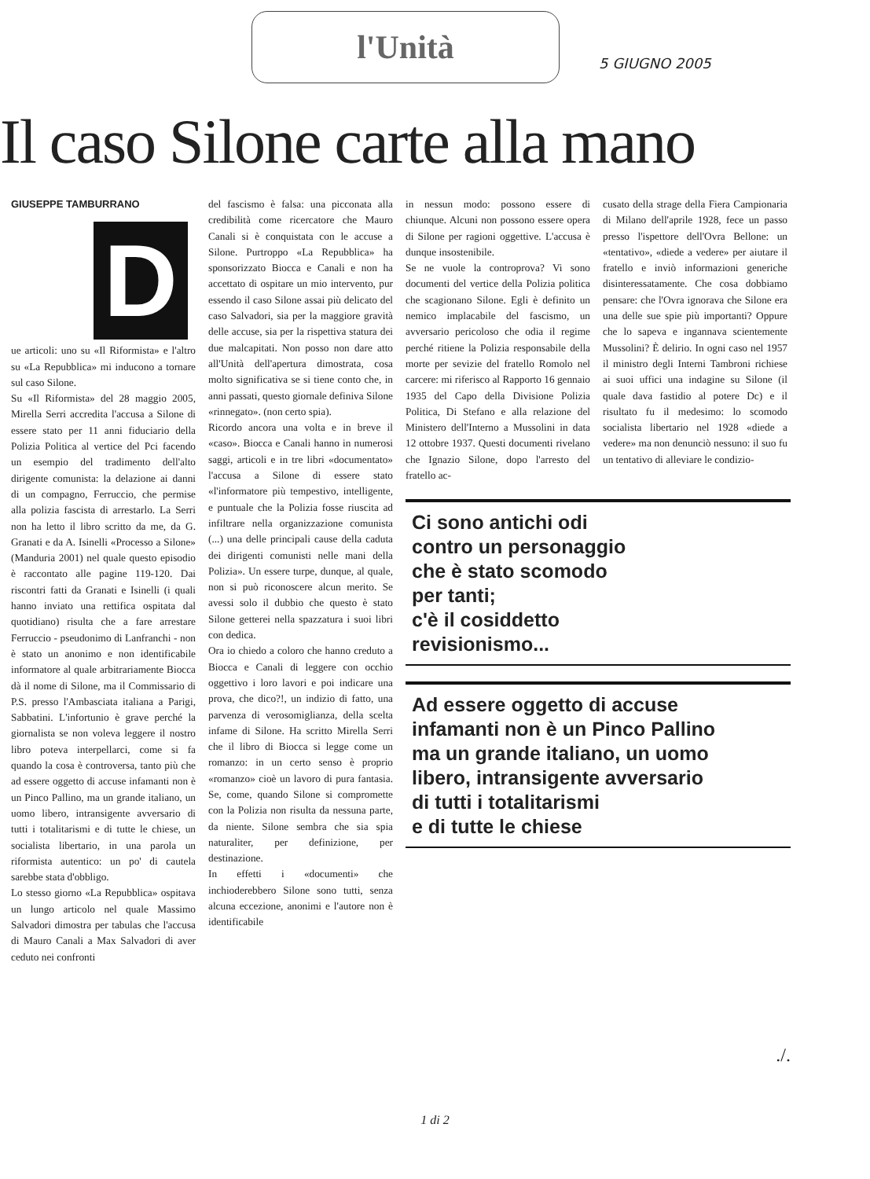l'Unità
5 GIUGNO 2005
Il caso Silone carte alla mano
GIUSEPPE TAMBURRANO
D
ue articoli: uno su «Il Riformista» e l'altro su «La Repubblica» mi inducono a tornare sul caso Silone.
Su «Il Riformista» del 28 maggio 2005, Mirella Serri accredita l'accusa a Silone di essere stato per 11 anni fiduciario della Polizia Politica al vertice del Pci facendo un esempio del tradimento dell'alto dirigente comunista: la delazione ai danni di un compagno, Ferruccio, che permise alla polizia fascista di arrestarlo. La Serri non ha letto il libro scritto da me, da G. Granati e da A. Isinelli «Processo a Silone» (Manduria 2001) nel quale questo episodio è raccontato alle pagine 119-120. Dai riscontri fatti da Granati e Isinelli (i quali hanno inviato una rettifica ospitata dal quotidiano) risulta che a fare arrestare Ferruccio - pseudonimo di Lanfranchi - non è stato un anonimo e non identificabile informatore al quale arbitrariamente Biocca dà il nome di Silone, ma il Commissario di P.S. presso l'Ambasciata italiana a Parigi, Sabbatini. L'infortunio è grave perché la giornalista se non voleva leggere il nostro libro poteva interpellarci, come si fa quando la cosa è controversa, tanto più che ad essere oggetto di accuse infamanti non è un Pinco Pallino, ma un grande italiano, un uomo libero, intransigente avversario di tutti i totalitarismi e di tutte le chiese, un socialista libertario, in una parola un riformista autentico: un po' di cautela sarebbe stata d'obbligo.
Lo stesso giorno «La Repubblica» ospitava un lungo articolo nel quale Massimo Salvadori dimostra per tabulas che l'accusa di Mauro Canali a Max Salvadori di aver ceduto nei confronti
del fascismo è falsa: una picconata alla credibilità come ricercatore che Mauro Canali si è conquistata con le accuse a Silone. Purtroppo «La Repubblica» ha sponsorizzato Biocca e Canali e non ha accettato di ospitare un mio intervento, pur essendo il caso Silone assai più delicato del caso Salvadori, sia per la maggiore gravità delle accuse, sia per la rispettiva statura dei due malcapitati. Non posso non dare atto all'Unità dell'apertura dimostrata, cosa molto significativa se si tiene conto che, in anni passati, questo giornale definiva Silone «rinnegato». (non certo spia).
Ricordo ancora una volta e in breve il «caso». Biocca e Canali hanno in numerosi saggi, articoli e in tre libri «documentato» l'accusa a Silone di essere stato «l'informatore più tempestivo, intelligente, e puntuale che la Polizia fosse riuscita ad infiltrare nella organizzazione comunista (...) una delle principali cause della caduta dei dirigenti comunisti nelle mani della Polizia». Un essere turpe, dunque, al quale, non si può riconoscere alcun merito. Se avessi solo il dubbio che questo è stato Silone getterei nella spazzatura i suoi libri con dedica.
Ora io chiedo a coloro che hanno creduto a Biocca e Canali di leggere con occhio oggettivo i loro lavori e poi indicare una prova, che dico?!, un indizio di fatto, una parvenza di verosomiglianza, della scelta infame di Silone. Ha scritto Mirella Serri che il libro di Biocca si legge come un romanzo: in un certo senso è proprio «romanzo» cioè un lavoro di pura fantasia. Se, come, quando Silone si compromette con la Polizia non risulta da nessuna parte, da niente. Silone sembra che sia spia naturaliter, per definizione, per destinazione.
In effetti i «documenti» che inchioderebbero Silone sono tutti, senza alcuna eccezione, anonimi e l'autore non è identificabile
in nessun modo: possono essere di chiunque. Alcuni non possono essere opera di Silone per ragioni oggettive. L'accusa è dunque insostenibile.
Se ne vuole la controprova? Vi sono documenti del vertice della Polizia politica che scagionano Silone. Egli è definito un nemico implacabile del fascismo, un avversario pericoloso che odia il regime perché ritiene la Polizia responsabile della morte per sevizie del fratello Romolo nel carcere: mi riferisco al Rapporto 16 gennaio 1935 del Capo della Divisione Polizia Politica, Di Stefano e alla relazione del Ministero dell'Interno a Mussolini in data 12 ottobre 1937. Questi documenti rivelano che Ignazio Silone, dopo l'arresto del fratello ac-
cusato della strage della Fiera Campionaria di Milano dell'aprile 1928, fece un passo presso l'ispettore dell'Ovra Bellone: un «tentativo», «diede a vedere» per aiutare il fratello e inviò informazioni generiche disinteressatamente. Che cosa dobbiamo pensare: che l'Ovra ignorava che Silone era una delle sue spie più importanti? Oppure che lo sapeva e ingannava scientemente Mussolini? È delirio. In ogni caso nel 1957 il ministro degli Interni Tambroni richiese ai suoi uffici una indagine su Silone (il quale dava fastidio al potere Dc) e il risultato fu il medesimo: lo scomodo socialista libertario nel 1928 «diede a vedere» ma non denunciò nessuno: il suo fu un tentativo di alleviare le condizio-
Ci sono antichi odi
contro un personaggio
che è stato scomodo
per tanti;
c'è il cosiddetto
revisionismo...
Ad essere oggetto di accuse
infamanti non è un Pinco Pallino
ma un grande italiano, un uomo
libero, intransigente avversario
di tutti i totalitarismi
e di tutte le chiese
./.
1 di 2